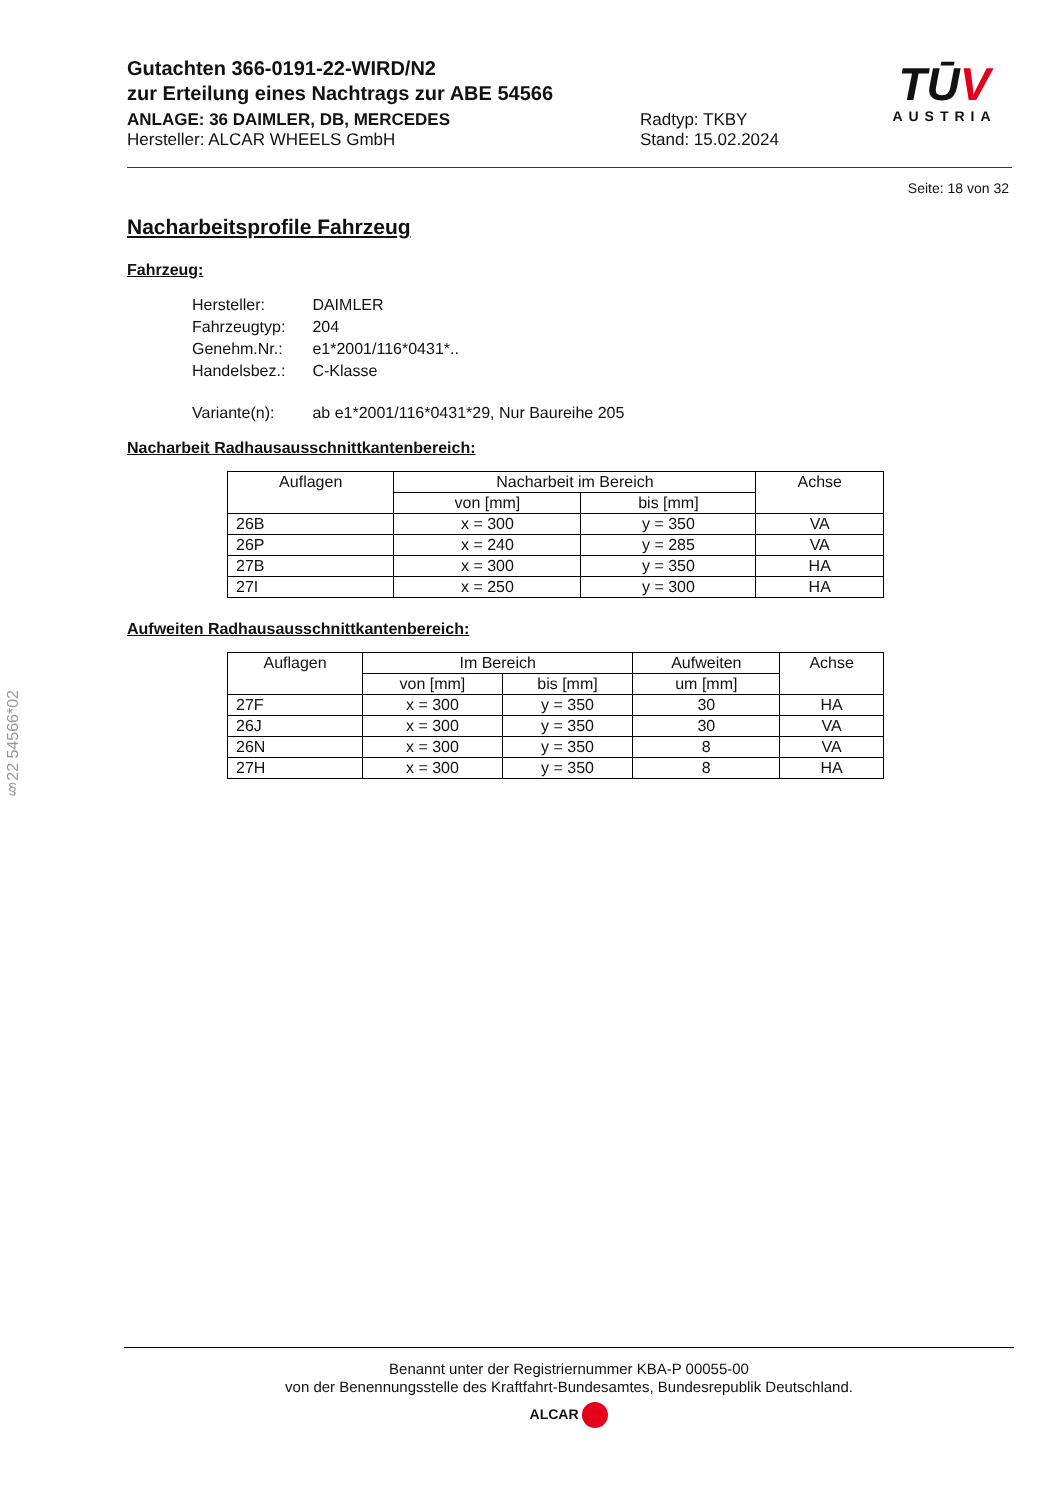Gutachten 366-0191-22-WIRD/N2
zur Erteilung eines Nachtrags zur ABE 54566
ANLAGE: 36 DAIMLER, DB, MERCEDES Radtyp: TKBY
Hersteller: ALCAR WHEELS GmbH Stand: 15.02.2024
TŪV
AUSTRIA
Seite: 18 von 32
Nacharbeitsprofile Fahrzeug
Fahrzeug:
| Hersteller: | DAIMLER |
| Fahrzeugtyp: | 204 |
| Genehm.Nr.: | e1*2001/116*0431*.. |
| Handelsbez.: | C-Klasse |
| Variante(n): | ab e1*2001/116*0431*29, Nur Baureihe 205 |
Nacharbeit Radhausausschnittkantenbereich:
| Auflagen | Nacharbeit im Bereich | | Achse |
| --- | --- | --- | --- |
| | von [mm] | bis [mm] | |
| 26B | x = 300 | y = 350 | VA |
| 26P | x = 240 | y = 285 | VA |
| 27B | x = 300 | y = 350 | HA |
| 27I | x = 250 | y = 300 | HA |
Aufweiten Radhausausschnittkantenbereich:
| Auflagen | Im Bereich | | Aufweiten | Achse |
| --- | --- | --- | --- | --- |
| | von [mm] | bis [mm] | um [mm] | |
| 27F | x = 300 | y = 350 | 30 | HA |
| 26J | x = 300 | y = 350 | 30 | VA |
| 26N | x = 300 | y = 350 | 8 | VA |
| 27H | x = 300 | y = 350 | 8 | HA |
§22 54566*02
Benannt unter der Registriernummer KBA-P 00055-00
von der Benennungsstelle des Kraftfahrt-Bundesamtes, Bundesrepublik Deutschland.
ALCAR